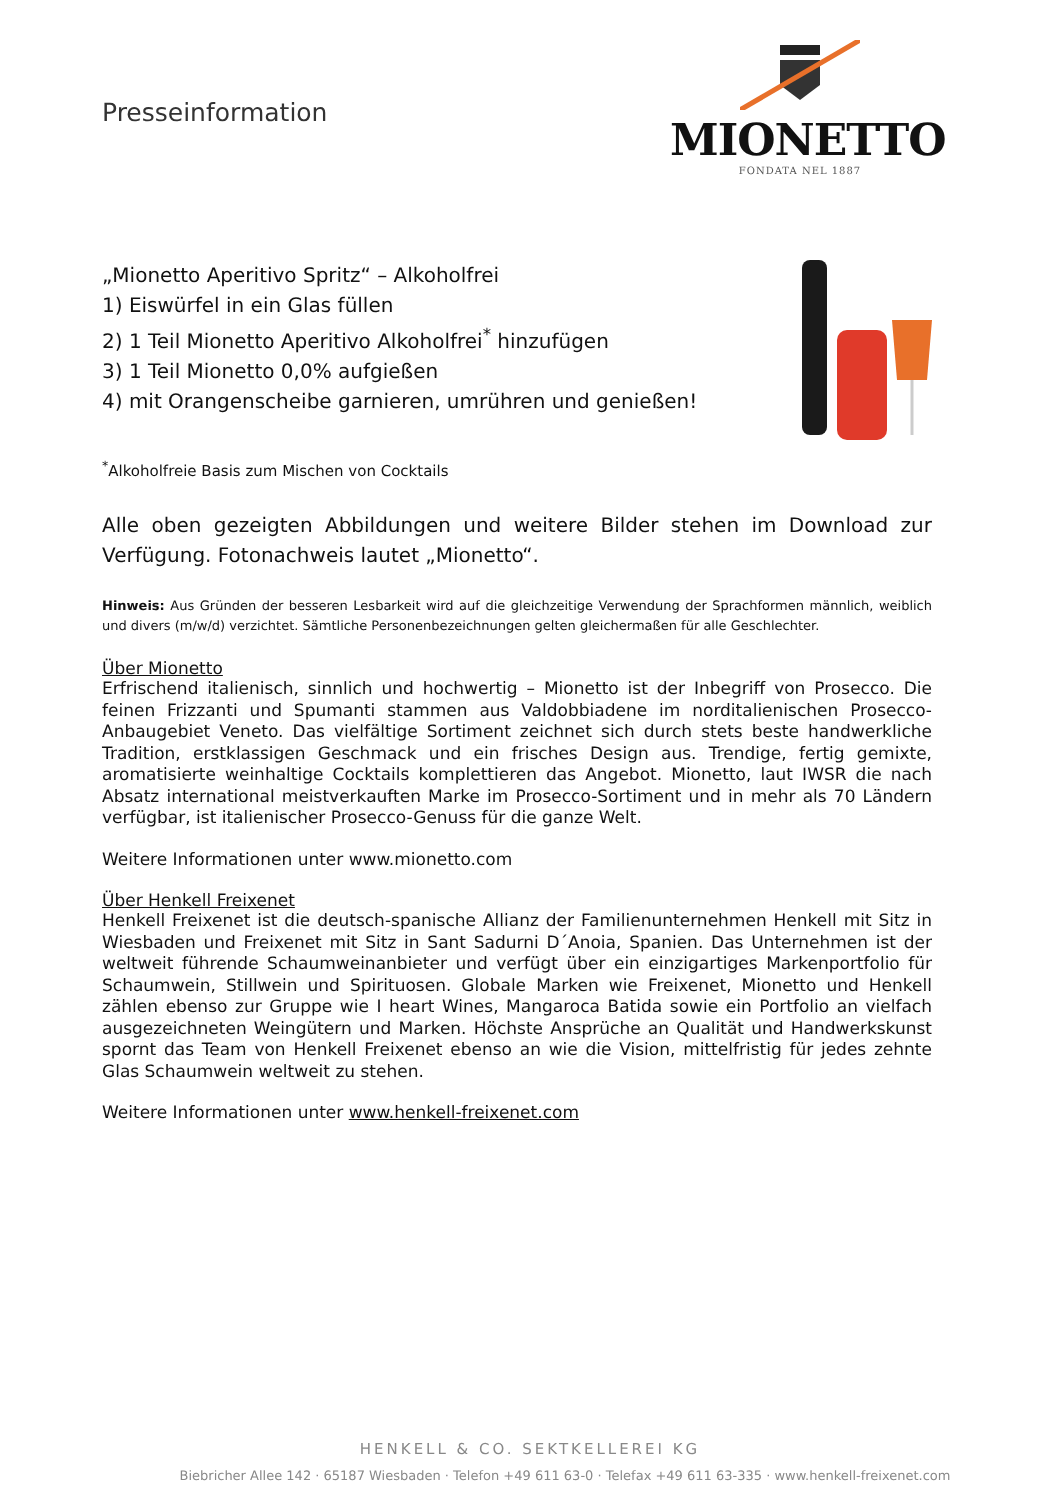Presseinformation
MIONETTO
FONDATA NEL 1887
„Mionetto Aperitivo Spritz“ – Alkoholfrei
1) Eiswürfel in ein Glas füllen
2) 1 Teil Mionetto Aperitivo Alkoholfrei<sup>*</sup> hinzufügen
3) 1 Teil Mionetto 0,0% aufgießen
4) mit Orangenscheibe garnieren, umrühren und genießen!
<sup>*</sup> Alkoholfreie Basis zum Mischen von Cocktails
Alle oben gezeigten Abbildungen und weitere Bilder stehen im Download zur Verfügung. Fotonachweis lautet „Mionetto“.
Hinweis: Aus Gründen der besseren Lesbarkeit wird auf die gleichzeitige Verwendung der Sprachformen männlich, weiblich und divers (m/w/d) verzichtet. Sämtliche Personenbezeichnungen gelten gleichermaßen für alle Geschlechter.
Über Mionetto
Erfrischend italienisch, sinnlich und hochwertig – Mionetto ist der Inbegriff von Prosecco. Die feinen Frizzanti und Spumanti stammen aus Valdobbiadene im norditalienischen Prosecco-Anbaugebiet Veneto. Das vielfältige Sortiment zeichnet sich durch stets beste handwerkliche Tradition, erstklassigen Geschmack und ein frisches Design aus. Trendige, fertig gemixte, aromatisierte weinhaltige Cocktails komplettieren das Angebot. Mionetto, laut IWSR die nach Absatz international meistverkauften Marke im Prosecco-Sortiment und in mehr als 70 Ländern verfügbar, ist italienischer Prosecco-Genuss für die ganze Welt.
Weitere Informationen unter www.mionetto.com
Über Henkell Freixenet
Henkell Freixenet ist die deutsch-spanische Allianz der Familienunternehmen Henkell mit Sitz in Wiesbaden und Freixenet mit Sitz in Sant Sadurni D´Anoia, Spanien. Das Unternehmen ist der weltweit führende Schaumweinanbieter und verfügt über ein einzigartiges Markenportfolio für Schaumwein, Stillwein und Spirituosen. Globale Marken wie Freixenet, Mionetto und Henkell zählen ebenso zur Gruppe wie I heart Wines, Mangaroca Batida sowie ein Portfolio an vielfach ausgezeichneten Weingütern und Marken. Höchste Ansprüche an Qualität und Handwerkskunst spornt das Team von Henkell Freixenet ebenso an wie die Vision, mittelfristig für jedes zehnte Glas Schaumwein weltweit zu stehen.
Weitere Informationen unter www.henkell-freixenet.com
HENKELL & CO. SEKTKELLEREI KG
Biebricher Allee 142 · 65187 Wiesbaden · Telefon +49 611 63-0 · Telefax +49 611 63-335 · www.henkell-freixenet.com